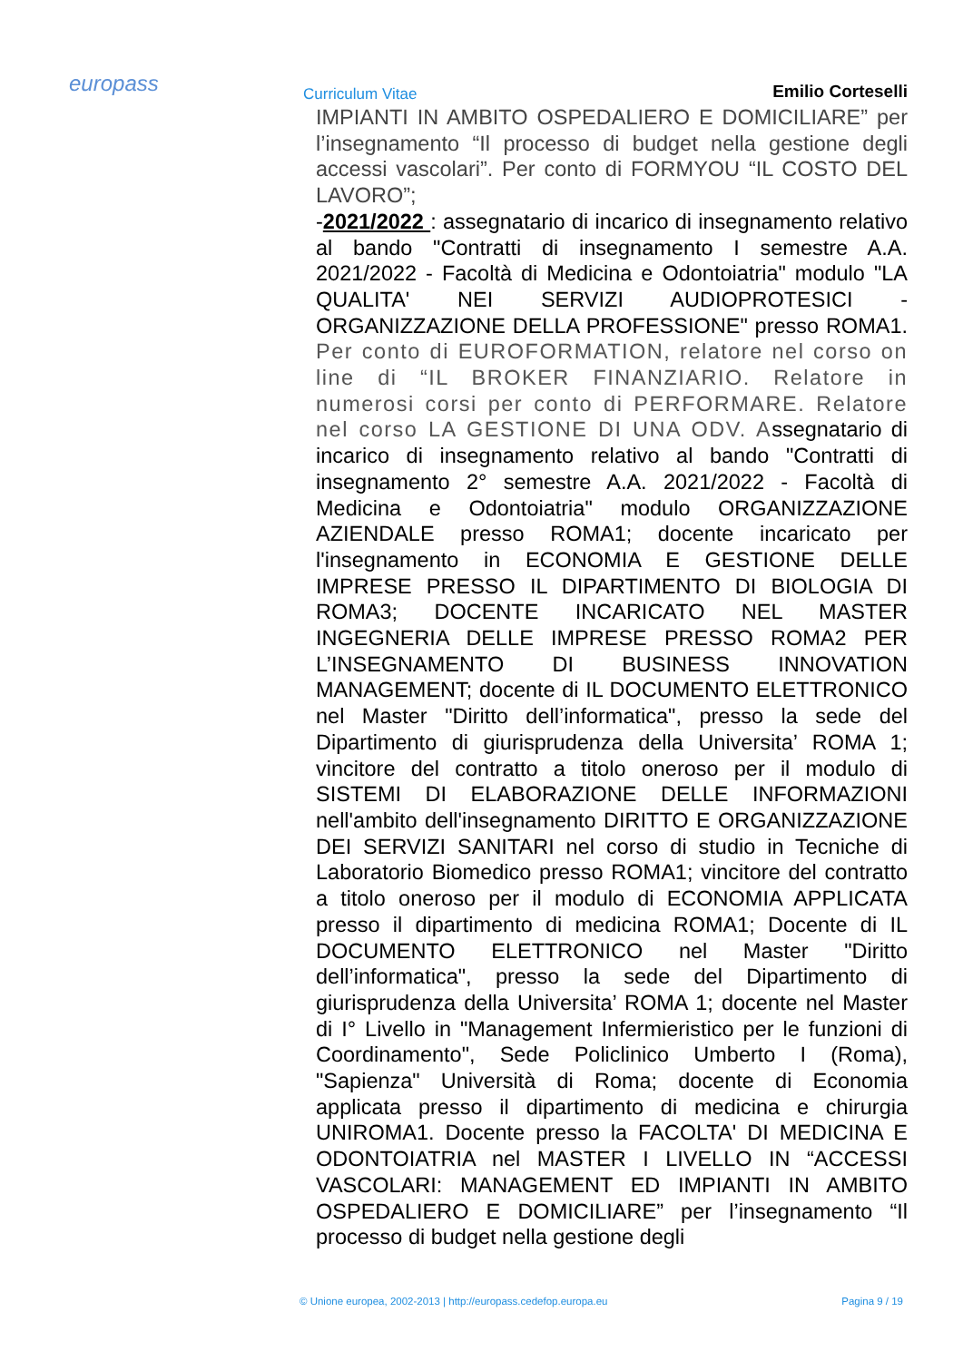europass Curriculum Vitae Emilio Corteselli
IMPIANTI IN AMBITO OSPEDALIERO E DOMICILIARE” per l’insegnamento “Il processo di budget nella gestione degli accessi vascolari”. Per conto di FORMYOU “IL COSTO DEL LAVORO”;
-2021/2022 : assegnatario di incarico di insegnamento relativo al bando "Contratti di insegnamento I semestre A.A. 2021/2022 - Facoltà di Medicina e Odontoiatria" modulo "LA QUALITA' NEI SERVIZI AUDIOPROTESICI - ORGANIZZAZIONE DELLA PROFESSIONE" presso ROMA1. Per conto di EUROFORMATION, relatore nel corso on line di “IL BROKER FINANZIARIO. Relatore in numerosi corsi per conto di PERFORMARE. Relatore nel corso LA GESTIONE DI UNA ODV. Assegnatario di incarico di insegnamento relativo al bando "Contratti di insegnamento 2° semestre A.A. 2021/2022 - Facoltà di Medicina e Odontoiatria" modulo ORGANIZZAZIONE AZIENDALE presso ROMA1; docente incaricato per l'insegnamento in ECONOMIA E GESTIONE DELLE IMPRESE PRESSO IL DIPARTIMENTO DI BIOLOGIA DI ROMA3; DOCENTE INCARICATO NEL MASTER INGEGNERIA DELLE IMPRESE PRESSO ROMA2 PER L’INSEGNAMENTO DI BUSINESS INNOVATION MANAGEMENT; docente di IL DOCUMENTO ELETTRONICO nel Master "Diritto dell’informatica", presso la sede del Dipartimento di giurisprudenza della Universita’ ROMA 1; vincitore del contratto a titolo oneroso per il modulo di SISTEMI DI ELABORAZIONE DELLE INFORMAZIONI nell'ambito dell'insegnamento DIRITTO E ORGANIZZAZIONE DEI SERVIZI SANITARI nel corso di studio in Tecniche di Laboratorio Biomedico presso ROMA1; vincitore del contratto a titolo oneroso per il modulo di ECONOMIA APPLICATA presso il dipartimento di medicina ROMA1; Docente di IL DOCUMENTO ELETTRONICO nel Master "Diritto dell’informatica", presso la sede del Dipartimento di giurisprudenza della Universita’ ROMA 1; docente nel Master di I° Livello in "Management Infermieristico per le funzioni di Coordinamento", Sede Policlinico Umberto I (Roma), "Sapienza" Università di Roma; docente di Economia applicata presso il dipartimento di medicina e chirurgia UNIROMA1. Docente presso la FACOLTA' DI MEDICINA E ODONTOIATRIA nel MASTER I LIVELLO IN “ACCESSI VASCOLARI: MANAGEMENT ED IMPIANTI IN AMBITO OSPEDALIERO E DOMICILIARE” per l’insegnamento “Il processo di budget nella gestione degli
© Unione europea, 2002-2013 | http://europass.cedefop.europa.eu Pagina 9 / 19